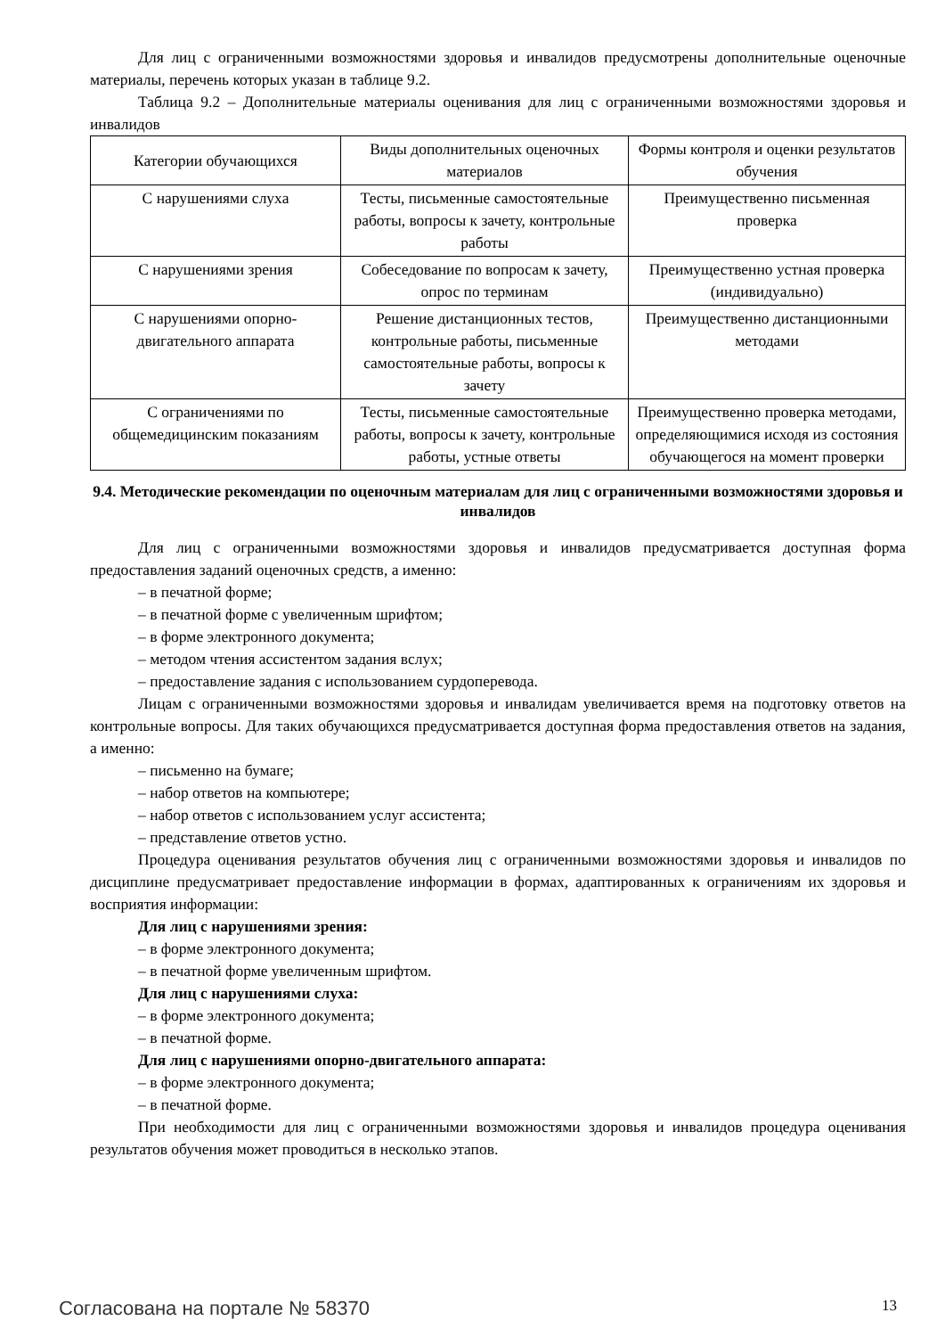Для лиц с ограниченными возможностями здоровья и инвалидов предусмотрены дополнительные оценочные материалы, перечень которых указан в таблице 9.2.
Таблица 9.2 – Дополнительные материалы оценивания для лиц с ограниченными возможностями здоровья и инвалидов
| Категории обучающихся | Виды дополнительных оценочных материалов | Формы контроля и оценки результатов обучения |
| С нарушениями слуха | Тесты, письменные самостоятельные работы, вопросы к зачету, контрольные работы | Преимущественно письменная проверка |
| С нарушениями зрения | Собеседование по вопросам к зачету, опрос по терминам | Преимущественно устная проверка (индивидуально) |
| С нарушениями опорно-двигательного аппарата | Решение дистанционных тестов, контрольные работы, письменные самостоятельные работы, вопросы к зачету | Преимущественно дистанционными методами |
| С ограничениями по общемедицинским показаниям | Тесты, письменные самостоятельные работы, вопросы к зачету, контрольные работы, устные ответы | Преимущественно проверка методами, определяющимися исходя из состояния обучающегося на момент проверки |
9.4. Методические рекомендации по оценочным материалам для лиц с ограниченными возможностями здоровья и инвалидов
Для лиц с ограниченными возможностями здоровья и инвалидов предусматривается доступная форма предоставления заданий оценочных средств, а именно:
– в печатной форме;
– в печатной форме с увеличенным шрифтом;
– в форме электронного документа;
– методом чтения ассистентом задания вслух;
– предоставление задания с использованием сурдоперевода.
Лицам с ограниченными возможностями здоровья и инвалидам увеличивается время на подготовку ответов на контрольные вопросы. Для таких обучающихся предусматривается доступная форма предоставления ответов на задания, а именно:
– письменно на бумаге;
– набор ответов на компьютере;
– набор ответов с использованием услуг ассистента;
– представление ответов устно.
Процедура оценивания результатов обучения лиц с ограниченными возможностями здоровья и инвалидов по дисциплине предусматривает предоставление информации в формах, адаптированных к ограничениям их здоровья и восприятия информации:
Для лиц с нарушениями зрения:
– в форме электронного документа;
– в печатной форме увеличенным шрифтом.
Для лиц с нарушениями слуха:
– в форме электронного документа;
– в печатной форме.
Для лиц с нарушениями опорно-двигательного аппарата:
– в форме электронного документа;
– в печатной форме.
При необходимости для лиц с ограниченными возможностями здоровья и инвалидов процедура оценивания результатов обучения может проводиться в несколько этапов.
Согласована на портале № 58370 13